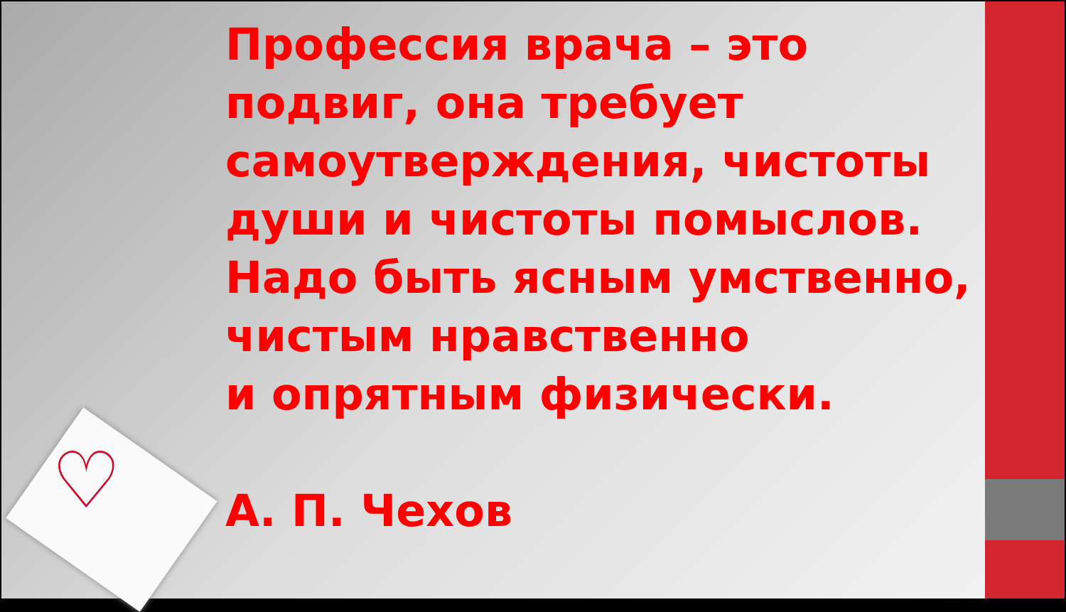♡
Профессия врача – это подвиг, она требует самоутверждения, чистоты души и чистоты помыслов. Надо быть ясным умственно, чистым нравственно
и опрятным физически.
А. П. Чехов